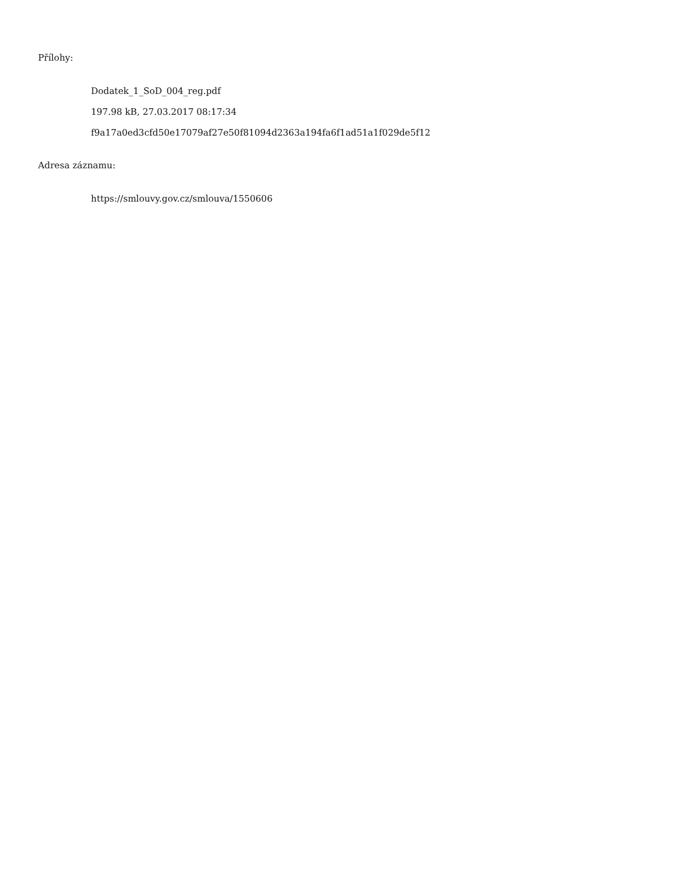Přílohy:
Dodatek_1_SoD_004_reg.pdf
197.98 kB, 27.03.2017 08:17:34
f9a17a0ed3cfd50e17079af27e50f81094d2363a194fa6f1ad51a1f029de5f12
Adresa záznamu:
https://smlouvy.gov.cz/smlouva/1550606